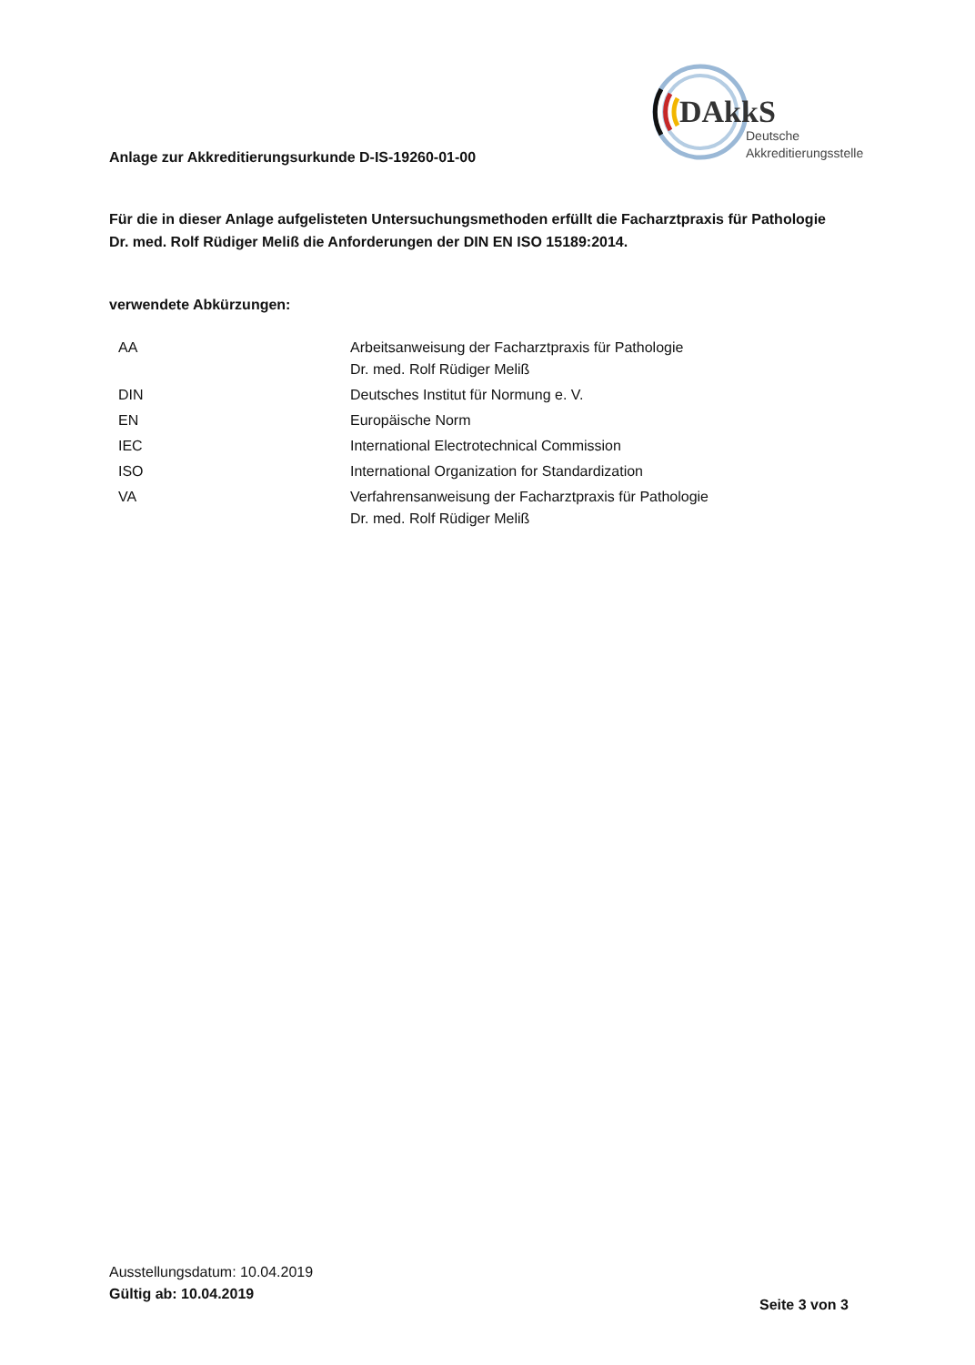DAkkS
Deutsche
Akkreditierungsstelle
Anlage zur Akkreditierungsurkunde D-IS-19260-01-00
Für die in dieser Anlage aufgelisteten Untersuchungsmethoden erfüllt die Facharztpraxis für Pathologie Dr. med. Rolf Rüdiger Meliß die Anforderungen der DIN EN ISO 15189:2014.
verwendete Abkürzungen:
| AA | Arbeitsanweisung der Facharztpraxis für Pathologie Dr. med. Rolf Rüdiger Meliß |
| DIN | Deutsches Institut für Normung e. V. |
| EN | Europäische Norm |
| IEC | International Electrotechnical Commission |
| ISO | International Organization for Standardization |
| VA | Verfahrensanweisung der Facharztpraxis für Pathologie Dr. med. Rolf Rüdiger Meliß |
Ausstellungsdatum: 10.04.2019
Gültig ab: 10.04.2019
Seite 3 von 3